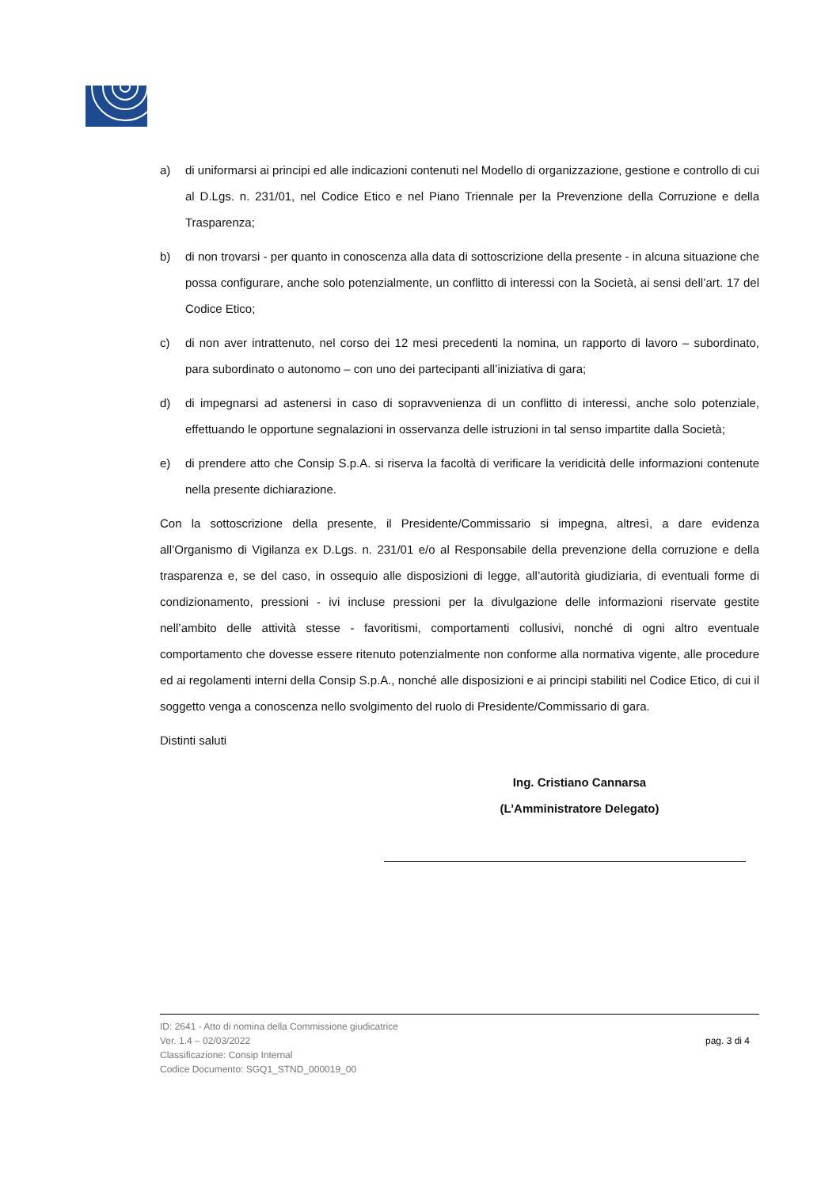a) di uniformarsi ai principi ed alle indicazioni contenuti nel Modello di organizzazione, gestione e controllo di cui al D.Lgs. n. 231/01, nel Codice Etico e nel Piano Triennale per la Prevenzione della Corruzione e della Trasparenza;
b) di non trovarsi - per quanto in conoscenza alla data di sottoscrizione della presente - in alcuna situazione che possa configurare, anche solo potenzialmente, un conflitto di interessi con la Società, ai sensi dell’art. 17 del Codice Etico;
c) di non aver intrattenuto, nel corso dei 12 mesi precedenti la nomina, un rapporto di lavoro – subordinato, para subordinato o autonomo – con uno dei partecipanti all’iniziativa di gara;
d) di impegnarsi ad astenersi in caso di sopravvenienza di un conflitto di interessi, anche solo potenziale, effettuando le opportune segnalazioni in osservanza delle istruzioni in tal senso impartite dalla Società;
e) di prendere atto che Consip S.p.A. si riserva la facoltà di verificare la veridicità delle informazioni contenute nella presente dichiarazione.
Con la sottoscrizione della presente, il Presidente/Commissario si impegna, altresì, a dare evidenza all’Organismo di Vigilanza ex D.Lgs. n. 231/01 e/o al Responsabile della prevenzione della corruzione e della trasparenza e, se del caso, in ossequio alle disposizioni di legge, all’autorità giudiziaria, di eventuali forme di condizionamento, pressioni - ivi incluse pressioni per la divulgazione delle informazioni riservate gestite nell’ambito delle attività stesse - favoritismi, comportamenti collusivi, nonché di ogni altro eventuale comportamento che dovesse essere ritenuto potenzialmente non conforme alla normativa vigente, alle procedure ed ai regolamenti interni della Consip S.p.A., nonché alle disposizioni e ai principi stabiliti nel Codice Etico, di cui il soggetto venga a conoscenza nello svolgimento del ruolo di Presidente/Commissario di gara.
Distinti saluti
Ing. Cristiano Cannarsa
(L’Amministratore Delegato)
ID: 2641 - Atto di nomina della Commissione giudicatrice
Ver. 1.4 – 02/03/2022
Classificazione: Consip Internal
Codice Documento: SGQ1_STND_000019_00
pag. 3 di 4